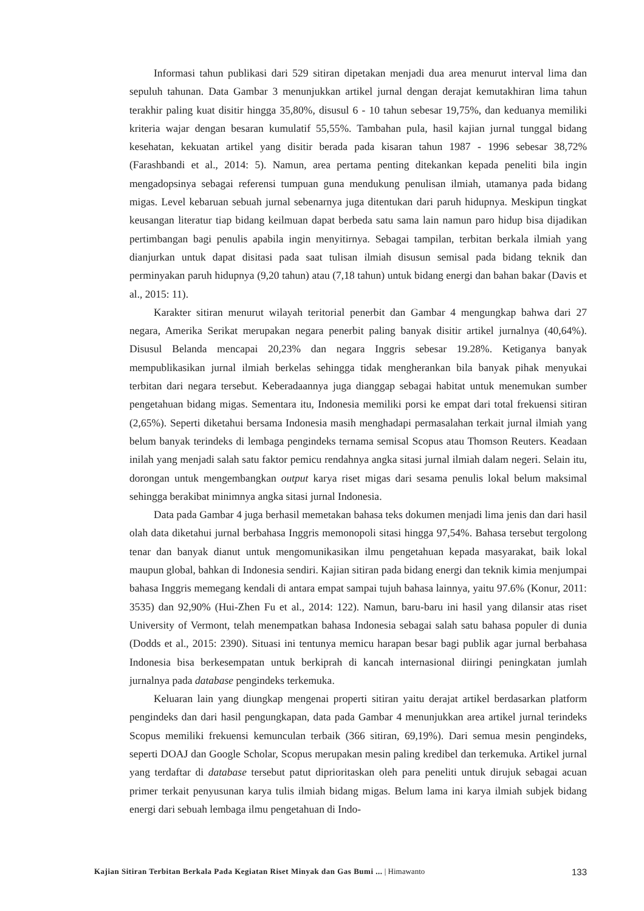Informasi tahun publikasi dari 529 sitiran dipetakan menjadi dua area menurut interval lima dan sepuluh tahunan. Data Gambar 3 menunjukkan artikel jurnal dengan derajat kemutakhiran lima tahun terakhir paling kuat disitir hingga 35,80%, disusul 6 - 10 tahun sebesar 19,75%, dan keduanya memiliki kriteria wajar dengan besaran kumulatif 55,55%. Tambahan pula, hasil kajian jurnal tunggal bidang kesehatan, kekuatan artikel yang disitir berada pada kisaran tahun 1987 - 1996 sebesar 38,72% (Farashbandi et al., 2014: 5). Namun, area pertama penting ditekankan kepada peneliti bila ingin mengadopsinya sebagai referensi tumpuan guna mendukung penulisan ilmiah, utamanya pada bidang migas. Level kebaruan sebuah jurnal sebenarnya juga ditentukan dari paruh hidupnya. Meskipun tingkat keusangan literatur tiap bidang keilmuan dapat berbeda satu sama lain namun paro hidup bisa dijadikan pertimbangan bagi penulis apabila ingin menyitirnya. Sebagai tampilan, terbitan berkala ilmiah yang dianjurkan untuk dapat disitasi pada saat tulisan ilmiah disusun semisal pada bidang teknik dan perminyakan paruh hidupnya (9,20 tahun) atau (7,18 tahun) untuk bidang energi dan bahan bakar (Davis et al., 2015: 11).
Karakter sitiran menurut wilayah teritorial penerbit dan Gambar 4 mengungkap bahwa dari 27 negara, Amerika Serikat merupakan negara penerbit paling banyak disitir artikel jurnalnya (40,64%). Disusul Belanda mencapai 20,23% dan negara Inggris sebesar 19.28%. Ketiganya banyak mempublikasikan jurnal ilmiah berkelas sehingga tidak mengherankan bila banyak pihak menyukai terbitan dari negara tersebut. Keberadaannya juga dianggap sebagai habitat untuk menemukan sumber pengetahuan bidang migas. Sementara itu, Indonesia memiliki porsi ke empat dari total frekuensi sitiran (2,65%). Seperti diketahui bersama Indonesia masih menghadapi permasalahan terkait jurnal ilmiah yang belum banyak terindeks di lembaga pengindeks ternama semisal Scopus atau Thomson Reuters. Keadaan inilah yang menjadi salah satu faktor pemicu rendahnya angka sitasi jurnal ilmiah dalam negeri. Selain itu, dorongan untuk mengembangkan output karya riset migas dari sesama penulis lokal belum maksimal sehingga berakibat minimnya angka sitasi jurnal Indonesia.
Data pada Gambar 4 juga berhasil memetakan bahasa teks dokumen menjadi lima jenis dan dari hasil olah data diketahui jurnal berbahasa Inggris memonopoli sitasi hingga 97,54%. Bahasa tersebut tergolong tenar dan banyak dianut untuk mengomunikasikan ilmu pengetahuan kepada masyarakat, baik lokal maupun global, bahkan di Indonesia sendiri. Kajian sitiran pada bidang energi dan teknik kimia menjumpai bahasa Inggris memegang kendali di antara empat sampai tujuh bahasa lainnya, yaitu 97.6% (Konur, 2011: 3535) dan 92,90% (Hui-Zhen Fu et al., 2014: 122). Namun, baru-baru ini hasil yang dilansir atas riset University of Vermont, telah menempatkan bahasa Indonesia sebagai salah satu bahasa populer di dunia (Dodds et al., 2015: 2390). Situasi ini tentunya memicu harapan besar bagi publik agar jurnal berbahasa Indonesia bisa berkesempatan untuk berkiprah di kancah internasional diiringi peningkatan jumlah jurnalnya pada database pengindeks terkemuka.
Keluaran lain yang diungkap mengenai properti sitiran yaitu derajat artikel berdasarkan platform pengindeks dan dari hasil pengungkapan, data pada Gambar 4 menunjukkan area artikel jurnal terindeks Scopus memiliki frekuensi kemunculan terbaik (366 sitiran, 69,19%). Dari semua mesin pengindeks, seperti DOAJ dan Google Scholar, Scopus merupakan mesin paling kredibel dan terkemuka. Artikel jurnal yang terdaftar di database tersebut patut diprioritaskan oleh para peneliti untuk dirujuk sebagai acuan primer terkait penyusunan karya tulis ilmiah bidang migas. Belum lama ini karya ilmiah subjek bidang energi dari sebuah lembaga ilmu pengetahuan di Indo-
Kajian Sitiran Terbitan Berkala Pada Kegiatan Riset Minyak dan Gas Bumi ... | Himawanto 133